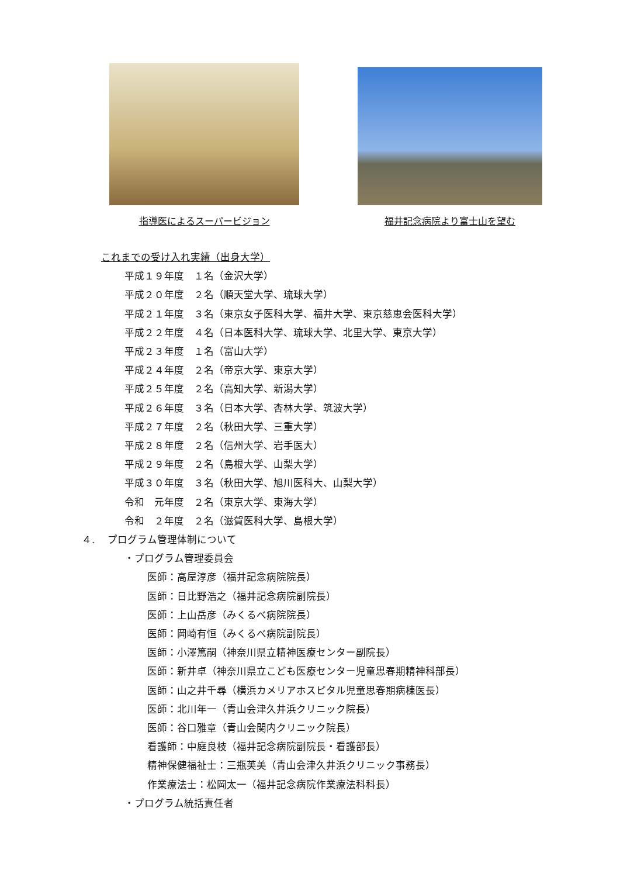指導医によるスーパービジョン 福井記念病院より富士山を望む
これまでの受け入れ実績（出身大学）
平成１９年度　１名（金沢大学）
平成２０年度　２名（順天堂大学、琉球大学）
平成２１年度　３名（東京女子医科大学、福井大学、東京慈恵会医科大学）
平成２２年度　４名（日本医科大学、琉球大学、北里大学、東京大学）
平成２３年度　１名（富山大学）
平成２４年度　２名（帝京大学、東京大学）
平成２５年度　２名（高知大学、新潟大学）
平成２６年度　３名（日本大学、杏林大学、筑波大学）
平成２７年度　２名（秋田大学、三重大学）
平成２８年度　２名（信州大学、岩手医大）
平成２９年度　２名（島根大学、山梨大学）
平成３０年度　３名（秋田大学、旭川医科大、山梨大学）
令和　元年度　２名（東京大学、東海大学）
令和　２年度　２名（滋賀医科大学、島根大学）
４.　 プログラム管理体制について
・プログラム管理委員会
医師：高屋淳彦（福井記念病院院長）
医師：日比野浩之（福井記念病院副院長）
医師：上山岳彦（みくるべ病院院長）
医師：岡崎有恒（みくるべ病院副院長）
医師：小澤篤嗣（神奈川県立精神医療センター副院長）
医師：新井卓（神奈川県立こども医療センター児童思春期精神科部長）
医師：山之井千尋（横浜カメリアホスピタル児童思春期病棟医長）
医師：北川年一（青山会津久井浜クリニック院長）
医師：谷口雅章（青山会関内クリニック院長）
看護師：中庭良枝（福井記念病院副院長・看護部長）
精神保健福祉士：三瓶芙美（青山会津久井浜クリニック事務長）
作業療法士：松岡太一（福井記念病院作業療法科科長）
・プログラム統括責任者